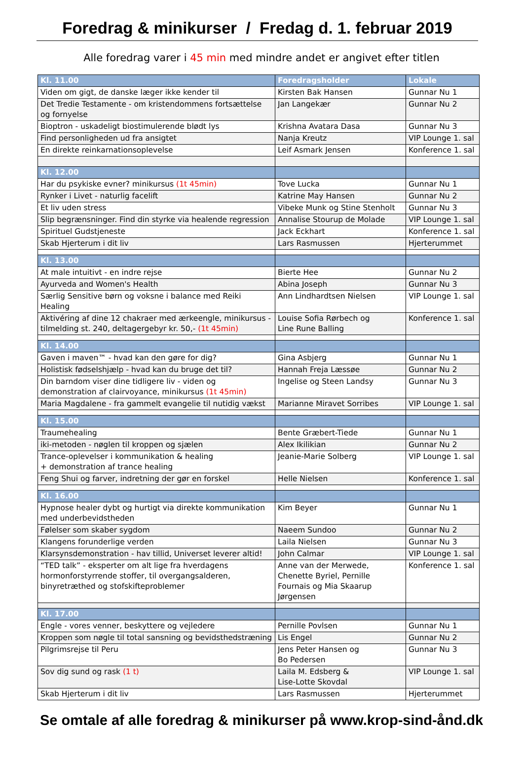Foredrag & minikurser / Fredag d. 1. februar 2019
Alle foredrag varer i 45 min med mindre andet er angivet efter titlen
| Kl. 11.00 | Foredragsholder | Lokale |
| --- | --- | --- |
| Viden om gigt, de danske læger ikke kender til | Kirsten Bak Hansen | Gunnar Nu 1 |
| Det Tredie Testamente - om kristendommens fortsættelse og fornyelse | Jan Langekær | Gunnar Nu 2 |
| Bioptron - uskadeligt biostimulerende blødt lys | Krishna Avatara Dasa | Gunnar Nu 3 |
| Find personligheden ud fra ansigtet | Nanja Kreutz | VIP Lounge 1. sal |
| En direkte reinkarnationsoplevelse | Leif Asmark Jensen | Konference 1. sal |
| Kl. 12.00 | | |
| Har du psykiske evner? minikursus (1t 45min) | Tove Lucka | Gunnar Nu 1 |
| Rynker i Livet - naturlig facelift | Katrine May Hansen | Gunnar Nu 2 |
| Et liv uden stress | Vibeke Munk og Stine Stenholt | Gunnar Nu 3 |
| Slip begrænsninger. Find din styrke via healende regression | Annalise Stourup de Molade | VIP Lounge 1. sal |
| Spirituel Gudstjeneste | Jack Eckhart | Konference 1. sal |
| Skab Hjerterum i dit liv | Lars Rasmussen | Hjerterummet |
| Kl. 13.00 | | |
| At male intuitivt - en indre rejse | Bierte Hee | Gunnar Nu 2 |
| Ayurveda and Women's Health | Abina Joseph | Gunnar Nu 3 |
| Særlig Sensitive børn og voksne i balance med Reiki Healing | Ann Lindhardtsen Nielsen | VIP Lounge 1. sal |
| Aktivéring af dine 12 chakraer med ærkeengle, minikursus - tilmelding st. 240, deltagergebyr kr. 50,- (1t 45min) | Louise Sofia Rørbech og Line Rune Balling | Konference 1. sal |
| Kl. 14.00 | | |
| Gaven i maven™ - hvad kan den gøre for dig? | Gina Asbjerg | Gunnar Nu 1 |
| Holistisk fødselshjælp - hvad kan du bruge det til? | Hannah Freja Læssøe | Gunnar Nu 2 |
| Din barndom viser dine tidligere liv - viden og demonstration af clairvoyance, minikursus (1t 45min) | Ingelise og Steen Landsy | Gunnar Nu 3 |
| Maria Magdalene - fra gammelt evangelie til nutidig vækst | Marianne Miravet Sorribes | VIP Lounge 1. sal |
| Kl. 15.00 | | |
| Traumehealing | Bente Græbert-Tiede | Gunnar Nu 1 |
| iki-metoden - nøglen til kroppen og sjælen | Alex Ikilikian | Gunnar Nu 2 |
| Trance-oplevelser i kommunikation & healing + demonstration af trance healing | Jeanie-Marie Solberg | VIP Lounge 1. sal |
| Feng Shui og farver, indretning der gør en forskel | Helle Nielsen | Konference 1. sal |
| Kl. 16.00 | | |
| Hypnose healer dybt og hurtigt via direkte kommunikation med underbevidstheden | Kim Beyer | Gunnar Nu 1 |
| Følelser som skaber sygdom | Naeem Sundoo | Gunnar Nu 2 |
| Klangens forunderlige verden | Laila Nielsen | Gunnar Nu 3 |
| Klarsynsdemonstration - hav tillid, Universet leverer altid! | John Calmar | VIP Lounge 1. sal |
| “TED talk” - eksperter om alt lige fra hverdagens hormonforstyrrende stoffer, til overgangsalderen, binyretræthed og stofskifteproblemer | Anne van der Merwede, Chenette Byriel, Pernille Fournais og Mia Skaarup Jørgensen | Konference 1. sal |
| Kl. 17.00 | | |
| Engle - vores venner, beskyttere og vejledere | Pernille Povlsen | Gunnar Nu 1 |
| Kroppen som nøgle til total sansning og bevidsthedstræning | Lis Engel | Gunnar Nu 2 |
| Pilgrimsrejse til Peru | Jens Peter Hansen og Bo Pedersen | Gunnar Nu 3 |
| Sov dig sund og rask (1 t) | Laila M. Edsberg & Lise-Lotte Skovdal | VIP Lounge 1. sal |
| Skab Hjerterum i dit liv | Lars Rasmussen | Hjerterummet |
Se omtale af alle foredrag & minikurser på www.krop-sind-ånd.dk